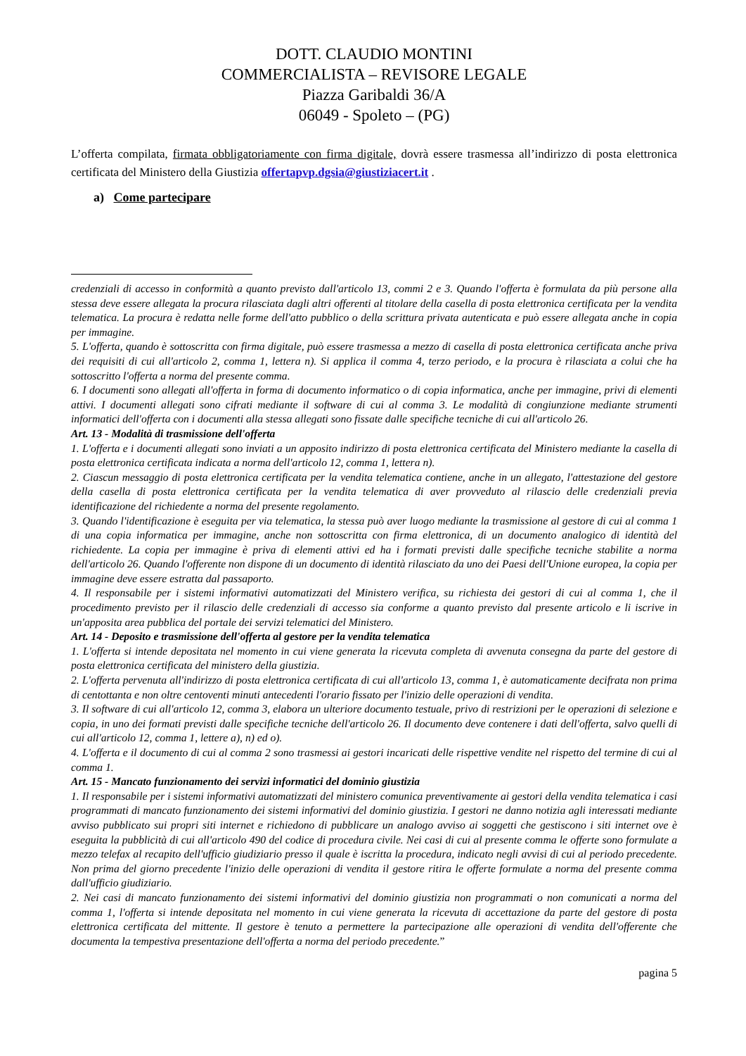DOTT. CLAUDIO MONTINI
COMMERCIALISTA – REVISORE LEGALE
Piazza Garibaldi 36/A
06049 - Spoleto – (PG)
L’offerta compilata, firmata obbligatoriamente con firma digitale, dovrà essere trasmessa all’indirizzo di posta elettronica certificata del Ministero della Giustizia offertapvp.dgsia@giustiziacert.it .
a) Come partecipare
credenziali di accesso in conformità a quanto previsto dall'articolo 13, commi 2 e 3. Quando l'offerta è formulata da più persone alla stessa deve essere allegata la procura rilasciata dagli altri offerenti al titolare della casella di posta elettronica certificata per la vendita telematica. La procura è redatta nelle forme dell'atto pubblico o della scrittura privata autenticata e può essere allegata anche in copia per immagine.
5. L'offerta, quando è sottoscritta con firma digitale, può essere trasmessa a mezzo di casella di posta elettronica certificata anche priva dei requisiti di cui all'articolo 2, comma 1, lettera n). Si applica il comma 4, terzo periodo, e la procura è rilasciata a colui che ha sottoscritto l'offerta a norma del presente comma.
6. I documenti sono allegati all'offerta in forma di documento informatico o di copia informatica, anche per immagine, privi di elementi attivi. I documenti allegati sono cifrati mediante il software di cui al comma 3. Le modalità di congiunzione mediante strumenti informatici dell'offerta con i documenti alla stessa allegati sono fissate dalle specifiche tecniche di cui all'articolo 26.
Art. 13 - Modalità di trasmissione dell'offerta
1. L'offerta e i documenti allegati sono inviati a un apposito indirizzo di posta elettronica certificata del Ministero mediante la casella di posta elettronica certificata indicata a norma dell'articolo 12, comma 1, lettera n).
2. Ciascun messaggio di posta elettronica certificata per la vendita telematica contiene, anche in un allegato, l'attestazione del gestore della casella di posta elettronica certificata per la vendita telematica di aver provveduto al rilascio delle credenziali previa identificazione del richiedente a norma del presente regolamento.
3. Quando l'identificazione è eseguita per via telematica, la stessa può aver luogo mediante la trasmissione al gestore di cui al comma 1 di una copia informatica per immagine, anche non sottoscritta con firma elettronica, di un documento analogico di identità del richiedente. La copia per immagine è priva di elementi attivi ed ha i formati previsti dalle specifiche tecniche stabilite a norma dell'articolo 26. Quando l'offerente non dispone di un documento di identità rilasciato da uno dei Paesi dell'Unione europea, la copia per immagine deve essere estratta dal passaporto.
4. Il responsabile per i sistemi informativi automatizzati del Ministero verifica, su richiesta dei gestori di cui al comma 1, che il procedimento previsto per il rilascio delle credenziali di accesso sia conforme a quanto previsto dal presente articolo e li iscrive in un'apposita area pubblica del portale dei servizi telematici del Ministero.
Art. 14 - Deposito e trasmissione dell'offerta al gestore per la vendita telematica
1. L'offerta si intende depositata nel momento in cui viene generata la ricevuta completa di avvenuta consegna da parte del gestore di posta elettronica certificata del ministero della giustizia.
2. L'offerta pervenuta all'indirizzo di posta elettronica certificata di cui all'articolo 13, comma 1, è automaticamente decifrata non prima di centottanta e non oltre centoventi minuti antecedenti l'orario fissato per l'inizio delle operazioni di vendita.
3. Il software di cui all'articolo 12, comma 3, elabora un ulteriore documento testuale, privo di restrizioni per le operazioni di selezione e copia, in uno dei formati previsti dalle specifiche tecniche dell'articolo 26. Il documento deve contenere i dati dell'offerta, salvo quelli di cui all'articolo 12, comma 1, lettere a), n) ed o).
4. L'offerta e il documento di cui al comma 2 sono trasmessi ai gestori incaricati delle rispettive vendite nel rispetto del termine di cui al comma 1.
Art. 15 - Mancato funzionamento dei servizi informatici del dominio giustizia
1. Il responsabile per i sistemi informativi automatizzati del ministero comunica preventivamente ai gestori della vendita telematica i casi programmati di mancato funzionamento dei sistemi informativi del dominio giustizia. I gestori ne danno notizia agli interessati mediante avviso pubblicato sui propri siti internet e richiedono di pubblicare un analogo avviso ai soggetti che gestiscono i siti internet ove è eseguita la pubblicità di cui all'articolo 490 del codice di procedura civile. Nei casi di cui al presente comma le offerte sono formulate a mezzo telefax al recapito dell'ufficio giudiziario presso il quale è iscritta la procedura, indicato negli avvisi di cui al periodo precedente. Non prima del giorno precedente l'inizio delle operazioni di vendita il gestore ritira le offerte formulate a norma del presente comma dall'ufficio giudiziario.
2. Nei casi di mancato funzionamento dei sistemi informativi del dominio giustizia non programmati o non comunicati a norma del comma 1, l'offerta si intende depositata nel momento in cui viene generata la ricevuta di accettazione da parte del gestore di posta elettronica certificata del mittente. Il gestore è tenuto a permettere la partecipazione alle operazioni di vendita dell'offerente che documenta la tempestiva presentazione dell'offerta a norma del periodo precedente.”
pagina 5